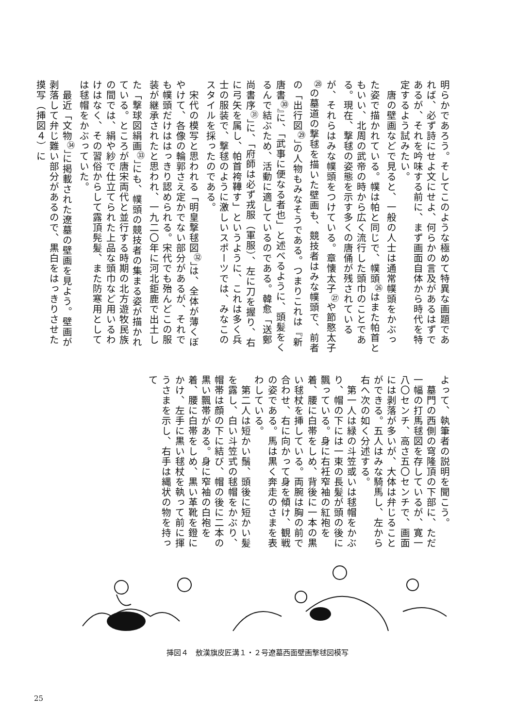明らかであろう。そしてこのような極めて特異な画題であれば、必ず詩にせよ文にせよ、何らかの言及があるはずであるが、それを吟味する前に、まず画面自体から時代を特定するよう試みたい。
　唐の壁画などで見ると、一般の人士は通常幞頭をかぶった姿で描かれている。幞は帕と同じで、幞頭<sup>㉖</sup>はまた帕首ともいい、北周の武帝の時から広く流行した頭巾のことである。現在、撃毬の姿態を示す多くの唐俑が残されているが、それらはみな幞頭をつけている。章懐太子<sup>㉗</sup>や節愍太子<sup>㉘</sup>の墓道の撃毬を描いた壁画も、競技者はみな幞頭で、前者の「出行図<sup>㉙</sup>」の人物もみなそうである。つまりこれは『新唐書<sup>㉚</sup>』に、「武事に便なる者也」と述べるように、頭髪をくるんで結ぶため、活動に適しているのである。韓愈「送鄭尚書序<sup>㉛</sup>」に、「府師は必ず戎服（軍服）、左に刀を握り、右に弓矢を属し、帕首袴鞾す」というように、これは多く兵士の服装で、撃毬のように激しいスポーツでは、みなこのスタイルを採ったのである。
　宋代の模写と思われる「明皇撃毬図<sup>㉜</sup>」は、全体が薄くぼやけて、各像の輪郭さえ定かでない部分があるが、それでも幞頭だけははっきり認められる。宋代でも殆んどこの服装が継承されたと思われ、一九二〇年に河北鉅鹿で出土した「撃球図絹画<sup>㉝</sup>」にも、幞頭の競技者の集まる姿が描かれている。ところが唐宋両代と並行する時期の北方遊牧民族の間では、絹や紗で仕立てられた上品な頭巾など用いるわけはなく、その習俗からして露頂髡髪、また防寒用としては毬帽をかぶっていた。
　最近「文物<sup>㉞</sup>」に掲載された遼墓の壁画を見よう。壁画が剥落して弁じ難い部分があるので、黒白をはっきりさせた摸写（挿図４）に
よって、執筆者の説明を聞こう。
　墓門の西側の穹隆頂の下部に、ただ一幅の打馬毬図を存しているが、寛一八〇センチ、高さ五〇センチで、画面には剥落が多いが、大体は弁じることができる。五人はみな騎馬し、左から右へ次の如く分述する。
　第一人は緑の斗笠或いは毬帽をかぶり、帽の下には一束の長髪が頭の後に飄っている。身に右衽窄袖の紅袍を着、腰に白帯をしめ、背後に一本の黒い毬杖を挿している。両腕は胸の前で合わせ、右に向かって身を傾け、観戦の姿である。馬は黒く奔走のさまを表わしている。
　第二人は短かい鬚、頭後に短かい髪を露し、白い斗笠式の毬帽をかぶり、帽帯は顔の下に結び、帽の後に二本の黒い飄帯がある。身に窄袖の白袍を着、腰に白帯をしめ、黒い革靴を鐙にかけ、左手に黒い毬杖を執って前に揮うさまを示し、右手は縄状の物を持って
挿図４　敖漢旗皮匠溝１・２号遼墓西面壁画撃毬図模写
25